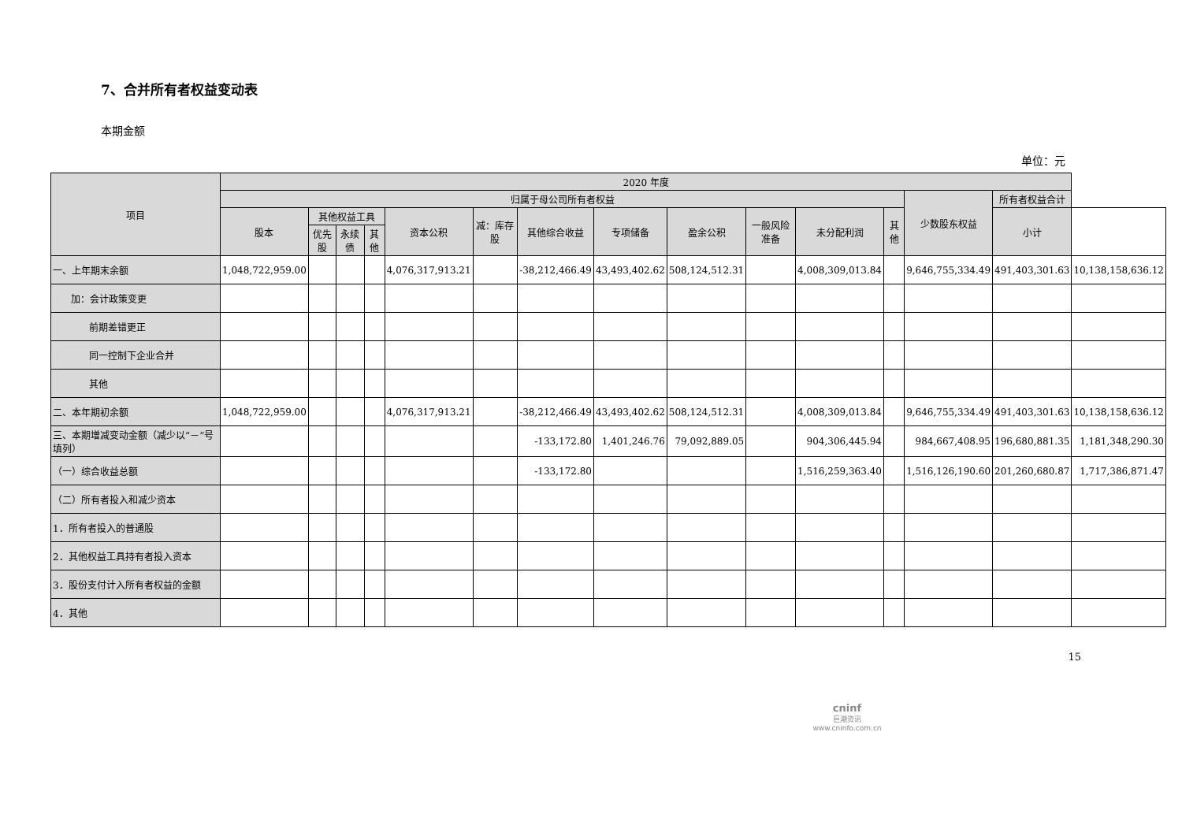7、合并所有者权益变动表
本期金额
单位：元
| 项目 | 2020 年度 | | | | | | | | | | | | | | |
| --- | --- | --- | --- | --- | --- | --- | --- | --- | --- | --- | --- | --- | --- | --- | --- |
| | 归属于母公司所有者权益 | | | | | | | | | | | | 少数股东权益 | 所有者权益合计 | |
| | 股本 | 其他权益工具 | | | 资本公积 | 减：库存股 | 其他综合收益 | 专项储备 | 盈余公积 | 一般风险准备 | 未分配利润 | 其他 | | 小计 | |
| | | 优先股 | 永续债 | 其他 | | | | | | | | | | | |
| 一、上年期末余额 | 1,048,722,959.00 | | | | 4,076,317,913.21 | | -38,212,466.49 | 43,493,402.62 | 508,124,512.31 | | 4,008,309,013.84 | | 9,646,755,334.49 | 491,403,301.63 | 10,138,158,636.12 |
| 加：会计政策变更 | | | | | | | | | | | | | | | |
| 前期差错更正 | | | | | | | | | | | | | | | |
| 同一控制下企业合并 | | | | | | | | | | | | | | | |
| 其他 | | | | | | | | | | | | | | | |
| 二、本年期初余额 | 1,048,722,959.00 | | | | 4,076,317,913.21 | | -38,212,466.49 | 43,493,402.62 | 508,124,512.31 | | 4,008,309,013.84 | | 9,646,755,334.49 | 491,403,301.63 | 10,138,158,636.12 |
| 三、本期增减变动金额（减少以“－”号填列） | | | | | | | -133,172.80 | 1,401,246.76 | 79,092,889.05 | | 904,306,445.94 | | 984,667,408.95 | 196,680,881.35 | 1,181,348,290.30 |
| （一）综合收益总额 | | | | | | | -133,172.80 | | | | 1,516,259,363.40 | | 1,516,126,190.60 | 201,260,680.87 | 1,717,386,871.47 |
| （二）所有者投入和减少资本 | | | | | | | | | | | | | | | |
| 1．所有者投入的普通股 | | | | | | | | | | | | | | | |
| 2．其他权益工具持有者投入资本 | | | | | | | | | | | | | | | |
| 3．股份支付计入所有者权益的金额 | | | | | | | | | | | | | | | |
| 4．其他 | | | | | | | | | | | | | | | |
15
cninf
巨潮资讯
www.cninfo.com.cn